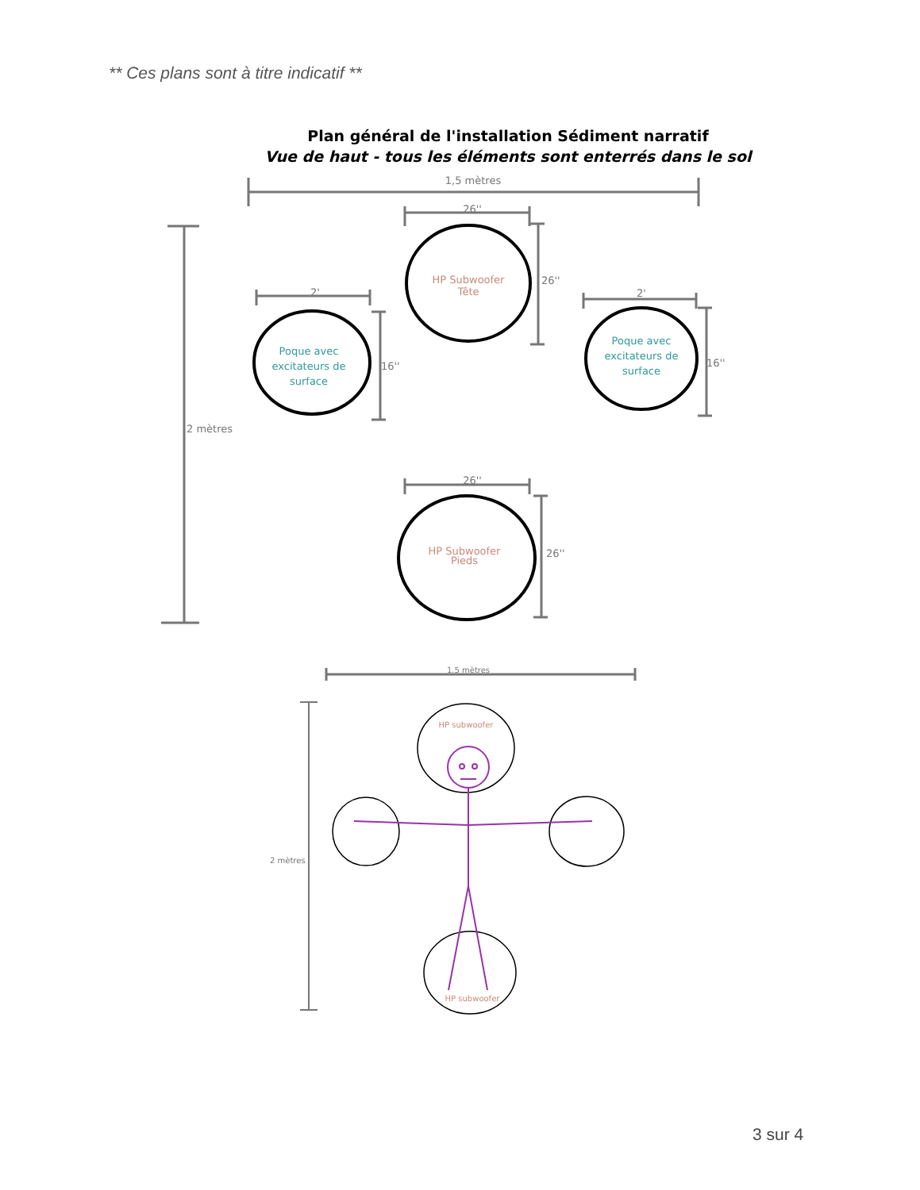** Ces plans sont à titre indicatif **
Plan général de l'installation Sédiment narratif
Vue de haut - tous les éléments sont enterrés dans le sol
1,5 mètres
26''
2'
2'
26''
26''
16''
16''
26''
2 mètres
1.5 mètres
2 mètres
HP Subwoofer
Tête
HP Subwoofer
Pieds
HP subwoofer
HP subwoofer
Poque avec
excitateurs de
surface
Poque avec
excitateurs de
surface
3 sur 4